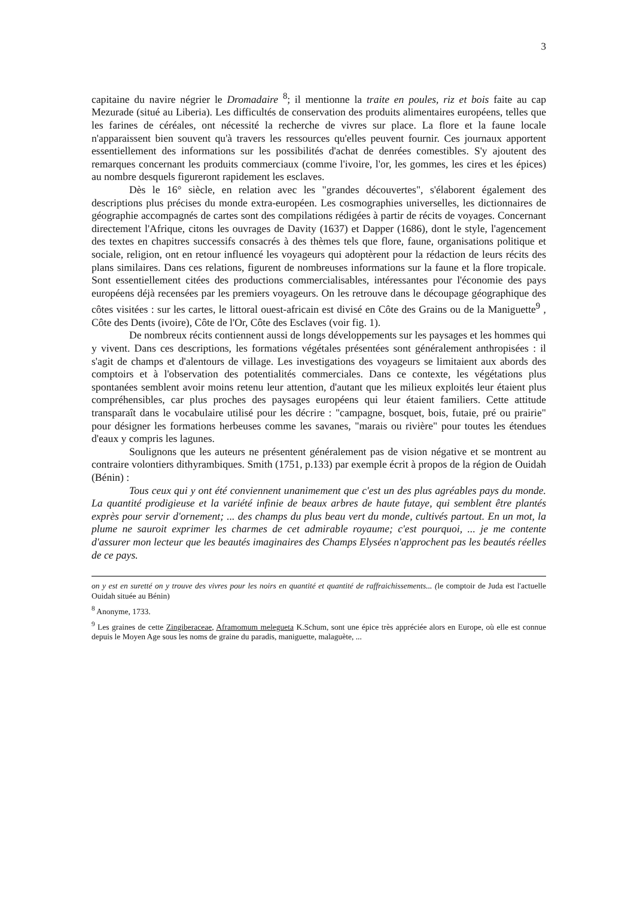3
capitaine du navire négrier le Dromadaire <sup>8</sup>; il mentionne la traite en poules, riz et bois faite au cap Mezurade (situé au Liberia). Les difficultés de conservation des produits alimentaires européens, telles que les farines de céréales, ont nécessité la recherche de vivres sur place. La flore et la faune locale n'apparaissent bien souvent qu'à travers les ressources qu'elles peuvent fournir. Ces journaux apportent essentiellement des informations sur les possibilités d'achat de denrées comestibles. S'y ajoutent des remarques concernant les produits commerciaux (comme l'ivoire, l'or, les gommes, les cires et les épices) au nombre desquels figureront rapidement les esclaves.
Dès le 16° siècle, en relation avec les "grandes découvertes", s'élaborent également des descriptions plus précises du monde extra-européen. Les cosmographies universelles, les dictionnaires de géographie accompagnés de cartes sont des compilations rédigées à partir de récits de voyages. Concernant directement l'Afrique, citons les ouvrages de Davity (1637) et Dapper (1686), dont le style, l'agencement des textes en chapitres successifs consacrés à des thèmes tels que flore, faune, organisations politique et sociale, religion, ont en retour influencé les voyageurs qui adoptèrent pour la rédaction de leurs récits des plans similaires. Dans ces relations, figurent de nombreuses informations sur la faune et la flore tropicale. Sont essentiellement citées des productions commercialisables, intéressantes pour l'économie des pays européens déjà recensées par les premiers voyageurs. On les retrouve dans le découpage géographique des côtes visitées : sur les cartes, le littoral ouest-africain est divisé en Côte des Grains ou de la Maniguette<sup>9</sup> , Côte des Dents (ivoire), Côte de l'Or, Côte des Esclaves (voir fig. 1).
De nombreux récits contiennent aussi de longs développements sur les paysages et les hommes qui y vivent. Dans ces descriptions, les formations végétales présentées sont généralement anthropisées : il s'agit de champs et d'alentours de village. Les investigations des voyageurs se limitaient aux abords des comptoirs et à l'observation des potentialités commerciales. Dans ce contexte, les végétations plus spontanées semblent avoir moins retenu leur attention, d'autant que les milieux exploités leur étaient plus compréhensibles, car plus proches des paysages européens qui leur étaient familiers. Cette attitude transparaît dans le vocabulaire utilisé pour les décrire : "campagne, bosquet, bois, futaie, pré ou prairie" pour désigner les formations herbeuses comme les savanes, "marais ou rivière" pour toutes les étendues d'eaux y compris les lagunes.
Soulignons que les auteurs ne présentent généralement pas de vision négative et se montrent au contraire volontiers dithyrambiques. Smith (1751, p.133) par exemple écrit à propos de la région de Ouidah (Bénin) :
Tous ceux qui y ont été conviennent unanimement que c'est un des plus agréables pays du monde. La quantité prodigieuse et la variété infinie de beaux arbres de haute futaye, qui semblent être plantés exprès pour servir d'ornement; ... des champs du plus beau vert du monde, cultivés partout. En un mot, la plume ne sauroit exprimer les charmes de cet admirable royaume; c'est pourquoi, ... je me contente d'assurer mon lecteur que les beautés imaginaires des Champs Elysées n'approchent pas les beautés réelles de ce pays.
on y est en suretté on y trouve des vivres pour les noirs en quantité et quantité de raffraichissements... (le comptoir de Juda est l'actuelle Ouidah située au Bénin)
<sup>8</sup> Anonyme, 1733.
<sup>9</sup> Les graines de cette Zingiberaceae, Aframomum melegueta K.Schum, sont une épice très appréciée alors en Europe, où elle est connue depuis le Moyen Age sous les noms de graine du paradis, maniguette, malaguète, ...